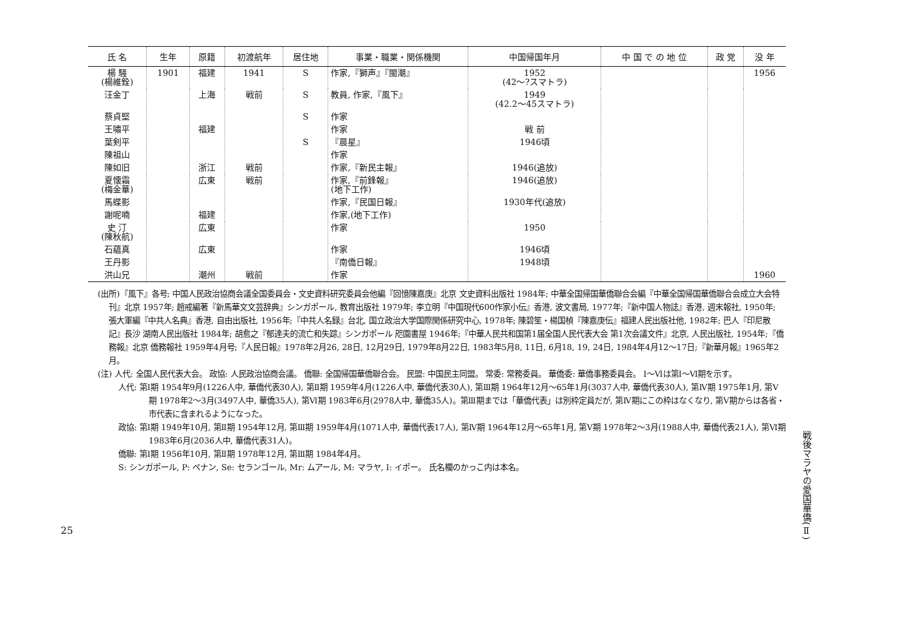| 氏 名 | 生年 | 原籍 | 初渡航年 | 居住地 | 事業・職業・関係機関 | 中国帰国年月 | 中 国 で の 地 位 | 政 党 | 没 年 |
| --- | --- | --- | --- | --- | --- | --- | --- | --- | --- |
| 楊 騒 (楊維銓) | 1901 | 福建 | 1941 | S | 作家,『獅声』『閩潮』 | 1952 (42～?スマトラ) | | | 1956 |
| 汪金丁 | | 上海 | 戦前 | S | 教員, 作家,『風下』 | 1949 (42.2～45スマトラ) | | | |
| 蔡貞堅 | | | | S | 作家 | | | | |
| 王嘯平 | | 福建 | | | 作家 | 戦 前 | | | |
| 葉剣平 | | | | S | 『晨星』 | 1946頃 | | | |
| 陳祖山 | | | | | 作家 | | | | |
| 陳如旧 | | 浙江 | 戦前 | | 作家,『新民主報』 | 1946(追放) | | | |
| 夏懐霜 (梅金華) | | 広東 | 戦前 | | 作家,『前鋒報』 (地下工作) | 1946(追放) | | | |
| 馬蝶影 | | | | | 作家,『民国日報』 | 1930年代(追放) | | | |
| 謝呢喃 | | 福建 | | | 作家,(地下工作) | | | | |
| 史 汀 (陳秋航) | | 広東 | | | 作家 | 1950 | | | |
| 石藴真 | | 広東 | | | 作家 | 1946頃 | | | |
| 王丹影 | | | | | 『南僑日報』 | 1948頃 | | | |
| 洪山兄 | | 潮州 | 戦前 | | 作家 | | | | 1960 |
(出所)『風下』各号; 中国人民政治協商会議全国委員会・文史資料研究委員会他編『回憶陳嘉庚』北京 文史資料出版社 1984年; 中華全国帰国華僑聯合会編『中華全国帰国華僑聯合会成立大会特刊』北京 1957年; 趙戒編著『新馬華文文芸辞典』シンガポール, 教育出版社 1979年; 李立明『中国現代600作家小伝』香港, 波文書局, 1977年;『新中国人物誌』香港, 週末報社, 1950年; 張大軍編『中共人名典』香港, 自由出版社, 1956年;『中共人名録』台北, 国立政治大学国際関係研究中心, 1978年; 陳碧笙・楊国楨『陳嘉庚伝』福建人民出版社他, 1982年; 巴人『印尼散記』長沙 湖南人民出版社 1984年; 胡愈之『郁達夫的流亡和失踪』シンガポール 咫園書屋 1946年;『中華人民共和国第1届全国人民代表大会 第1次会議文件』北京, 人民出版社, 1954年;『僑務報』北京 僑務報社 1959年4月号;『人民日報』1978年2月26, 28日, 12月29日, 1979年8月22日, 1983年5月8, 11日, 6月18, 19, 24日, 1984年4月12～17日;『新華月報』1965年2月。
(注) 人代: 全国人民代表大会。 政協: 人民政治協商会議。 僑聯: 全国帰国華僑聯合会。 民盟: 中国民主同盟。 常委: 常務委員。 華僑委: 華僑事務委員会。 Ⅰ～Ⅵは第Ⅰ～Ⅵ期を示す。
人代: 第Ⅰ期 1954年9月(1226人中, 華僑代表30人), 第Ⅱ期 1959年4月(1226人中, 華僑代表30人), 第Ⅲ期 1964年12月～65年1月(3037人中, 華僑代表30人), 第Ⅳ期 1975年1月, 第Ⅴ期 1978年2～3月(3497人中, 華僑35人), 第Ⅵ期 1983年6月(2978人中, 華僑35人)。第Ⅲ期までは「華僑代表」は別枠定員だが, 第Ⅳ期にこの枠はなくなり, 第Ⅴ期からは各省・市代表に含まれるようになった。
政協: 第Ⅰ期 1949年10月, 第Ⅱ期 1954年12月, 第Ⅲ期 1959年4月(1071人中, 華僑代表17人), 第Ⅳ期 1964年12月～65年1月, 第Ⅴ期 1978年2～3月(1988人中, 華僑代表21人), 第Ⅵ期 1983年6月(2036人中, 華僑代表31人)。
僑聯: 第Ⅰ期 1956年10月, 第Ⅱ期 1978年12月, 第Ⅲ期 1984年4月。
S: シンガポール, P: ペナン, Se: セランゴール, Mr: ムアール, M: マラヤ, I: イポー。 氏名欄のかっこ内は本名。
戦後マラヤの愛国華僑(Ⅱ)
25